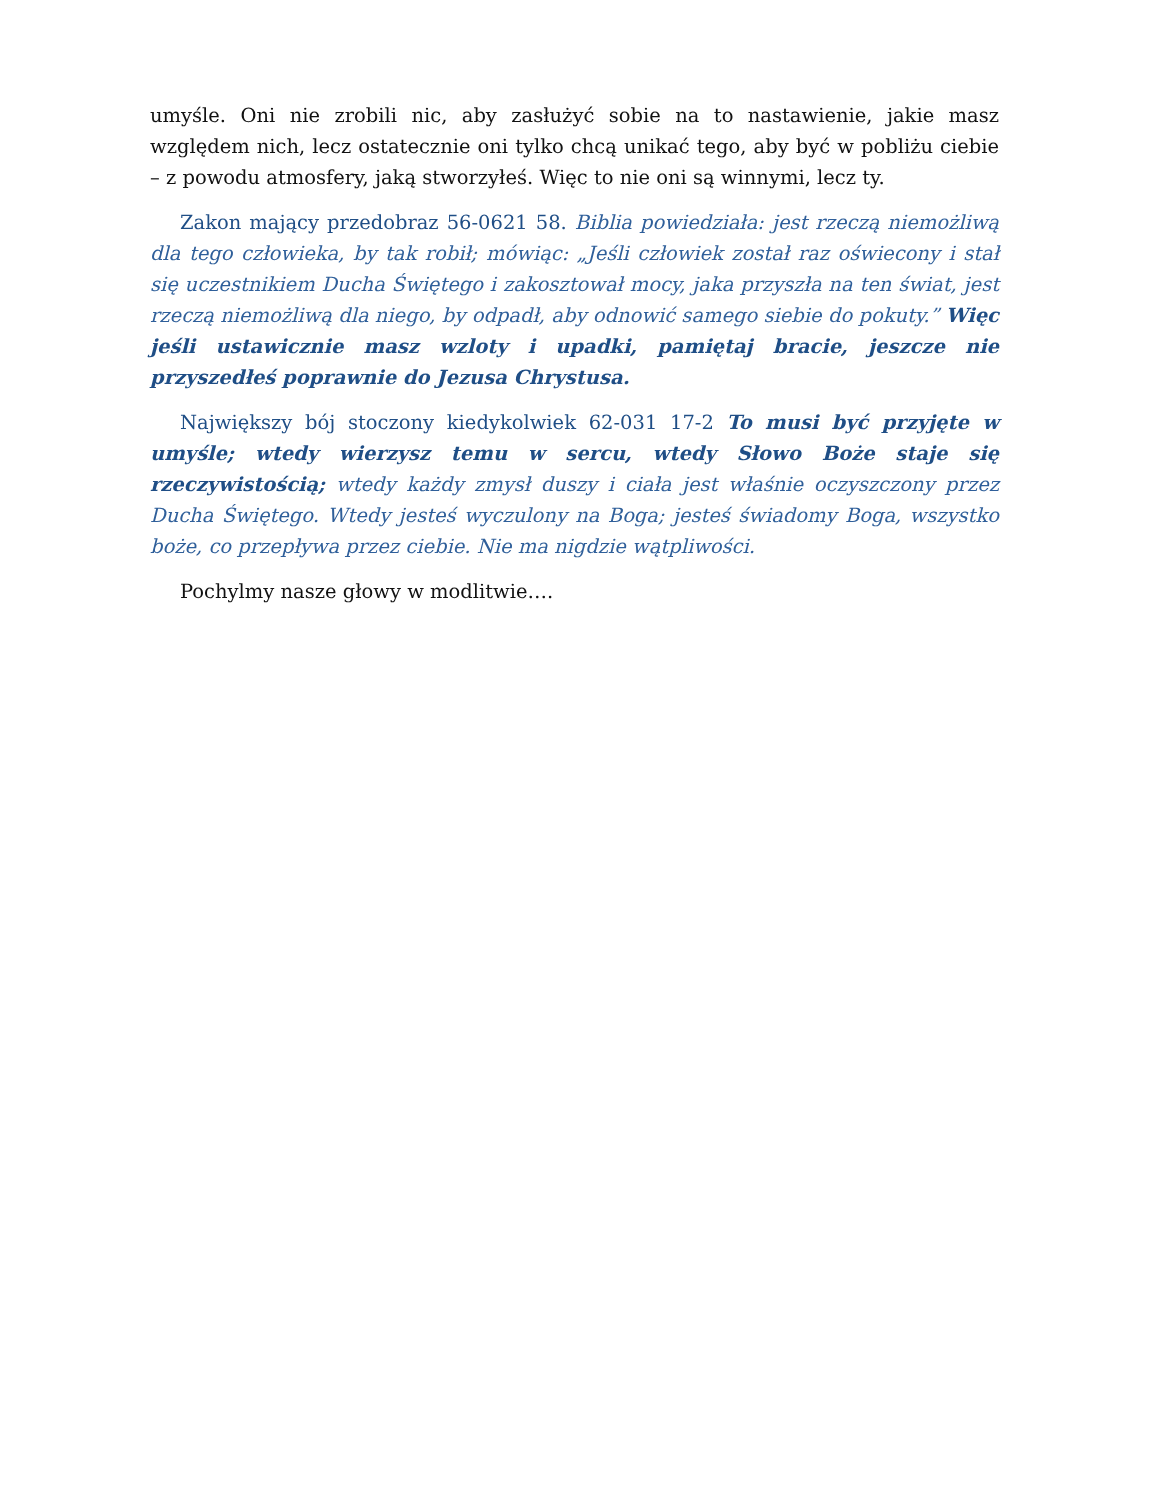umyśle. Oni nie zrobili nic, aby zasłużyć sobie na to nastawienie, jakie masz względem nich, lecz ostatecznie oni tylko chcą unikać tego, aby być w pobliżu ciebie – z powodu atmosfery, jaką stworzyłeś. Więc to nie oni są winnymi, lecz ty.
Zakon mający przedobraz 56-0621 58. Biblia powiedziała: jest rzeczą niemożliwą dla tego człowieka, by tak robił; mówiąc: „Jeśli człowiek został raz oświecony i stał się uczestnikiem Ducha Świętego i zakosztował mocy, jaka przyszła na ten świat, jest rzeczą niemożliwą dla niego, by odpadł, aby odnowić samego siebie do pokuty.” Więc jeśli ustawicznie masz wzloty i upadki, pamiętaj bracie, jeszcze nie przyszedłeś poprawnie do Jezusa Chrystusa.
Największy bój stoczony kiedykolwiek 62-031 17-2 To musi być przyjęte w umyśle; wtedy wierzysz temu w sercu, wtedy Słowo Boże staje się rzeczywistością; wtedy każdy zmysł duszy i ciała jest właśnie oczyszczony przez Ducha Świętego. Wtedy jesteś wyczulony na Boga; jesteś świadomy Boga, wszystko boże, co przepływa przez ciebie. Nie ma nigdzie wątpliwości.
Pochylmy nasze głowy w modlitwie….